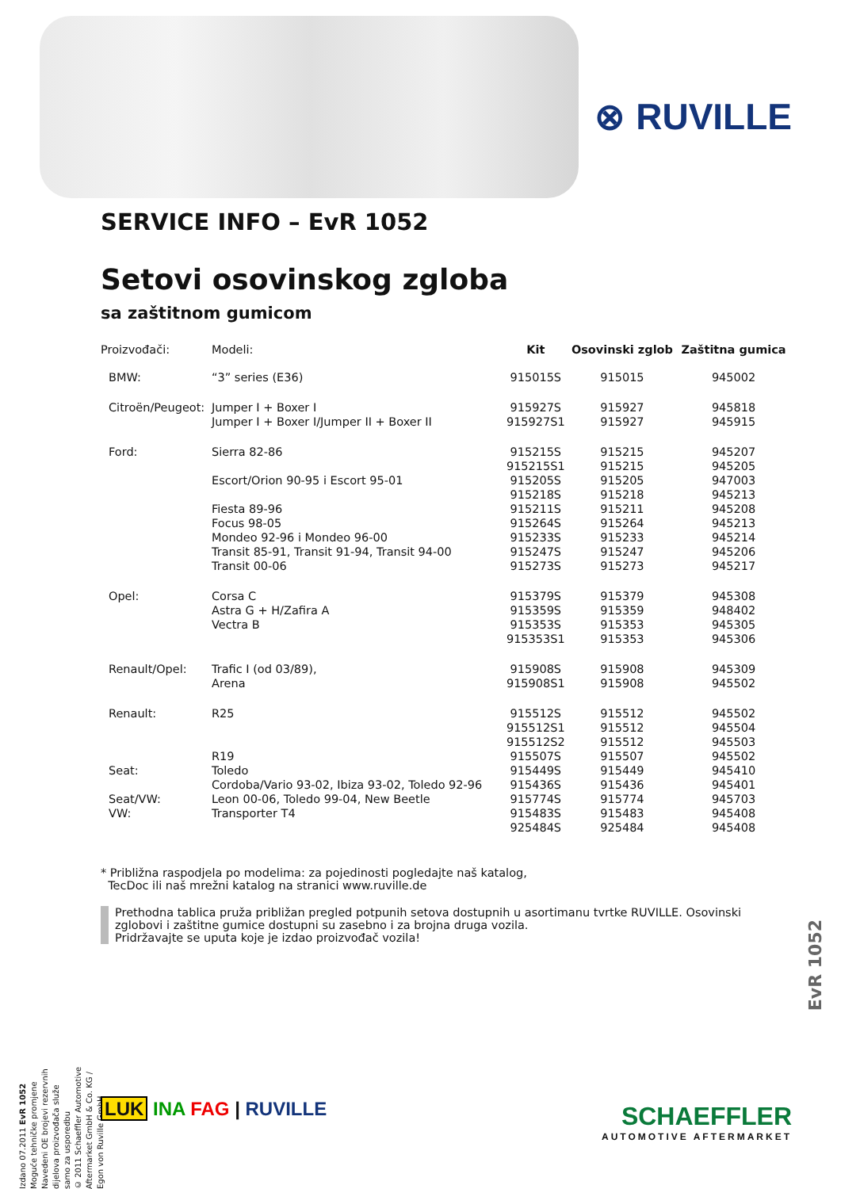⊗ RUVILLE
SERVICE INFO – EvR 1052
Setovi osovinskog zgloba
sa zaštitnom gumicom
| Proizvođači: | Modeli: | Kit | Osovinski zglob | Zaštitna gumica |
| --- | --- | --- | --- | --- |
| BMW: | “3” series (E36) | 915015S | 915015 | 945002 |
| Citroën/Peugeot: | Jumper I + Boxer I | 915927S | 915927 | 945818 |
| | Jumper I + Boxer I/Jumper II + Boxer II | 915927S1 | 915927 | 945915 |
| Ford: | Sierra 82-86 | 915215S | 915215 | 945207 |
| | | 915215S1 | 915215 | 945205 |
| | Escort/Orion 90-95 i Escort 95-01 | 915205S | 915205 | 947003 |
| | | 915218S | 915218 | 945213 |
| | Fiesta 89-96 | 915211S | 915211 | 945208 |
| | Focus 98-05 | 915264S | 915264 | 945213 |
| | Mondeo 92-96 i Mondeo 96-00 | 915233S | 915233 | 945214 |
| | Transit 85-91, Transit 91-94, Transit 94-00 | 915247S | 915247 | 945206 |
| | Transit 00-06 | 915273S | 915273 | 945217 |
| Opel: | Corsa C | 915379S | 915379 | 945308 |
| | Astra G + H/Zafira A | 915359S | 915359 | 948402 |
| | Vectra B | 915353S | 915353 | 945305 |
| | | 915353S1 | 915353 | 945306 |
| Renault/Opel: | Trafic I (od 03/89), | 915908S | 915908 | 945309 |
| | Arena | 915908S1 | 915908 | 945502 |
| Renault: | R25 | 915512S | 915512 | 945502 |
| | | 915512S1 | 915512 | 945504 |
| | | 915512S2 | 915512 | 945503 |
| | R19 | 915507S | 915507 | 945502 |
| Seat: | Toledo | 915449S | 915449 | 945410 |
| | Cordoba/Vario 93-02, Ibiza 93-02, Toledo 92-96 | 915436S | 915436 | 945401 |
| Seat/VW: | Leon 00-06, Toledo 99-04, New Beetle | 915774S | 915774 | 945703 |
| VW: | Transporter T4 | 915483S | 915483 | 945408 |
| | | 925484S | 925484 | 945408 |
* Približna raspodjela po modelima: za pojedinosti pogledajte naš katalog,
TecDoc ili naš mrežni katalog na stranici www.ruville.de
Prethodna tablica pruža približan pregled potpunih setova dostupnih u asortimanu tvrtke RUVILLE. Osovinski zglobovi i zaštitne gumice dostupni su zasebno i za brojna druga vozila.
Pridržavajte se uputa koje je izdao proizvođač vozila!
Izdano 07.2011 EvR 1052 Moguće tehničke promjene
Navedeni OE brojevi rezervnih dijelova proizvođača služe samo za usporedbu
© 2011 Schaeffler Automotive Aftermarket GmbH & Co. KG / Egon von Ruville GmbH
EvR 1052
LUK INA FAG | RUVILLE
SCHAEFFLER
AUTOMOTIVE AFTERMARKET